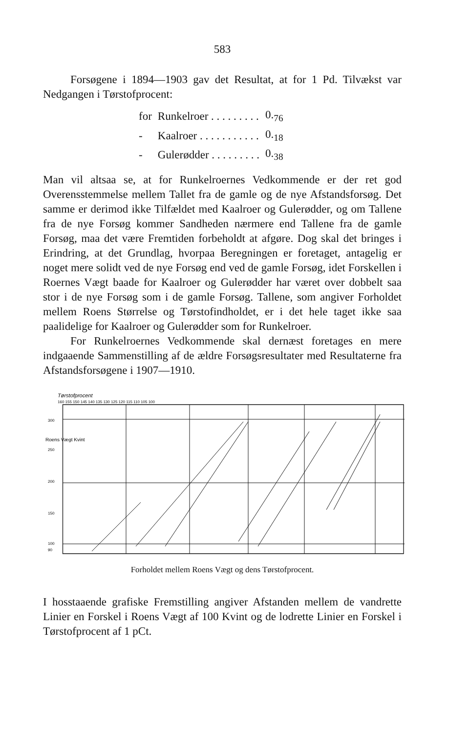583
Forsøgene i 1894—1903 gav det Resultat, at for 1 Pd. Tilvækst var Nedgangen i Tørstofprocent:
| for | Runkelroer . . . . . . . . . | 0.<sub>76</sub> |
| - | Kaalroer . . . . . . . . . . . | 0.<sub>18</sub> |
| - | Gulerødder . . . . . . . . . | 0.<sub>38</sub> |
Man vil altsaa se, at for Runkelroernes Vedkommende er der ret god Overensstemmelse mellem Tallet fra de gamle og de nye Afstandsforsøg. Det samme er derimod ikke Tilfældet med Kaalroer og Gulerødder, og om Tallene fra de nye Forsøg kommer Sandheden nærmere end Tallene fra de gamle Forsøg, maa det være Fremtiden forbeholdt at afgøre. Dog skal det bringes i Erindring, at det Grundlag, hvorpaa Beregningen er foretaget, antagelig er noget mere solidt ved de nye Forsøg end ved de gamle Forsøg, idet Forskellen i Roernes Vægt baade for Kaalroer og Gulerødder har været over dobbelt saa stor i de nye Forsøg som i de gamle Forsøg. Tallene, som angiver Forholdet mellem Roens Størrelse og Tørstofindholdet, er i det hele taget ikke saa paalidelige for Kaalroer og Gulerødder som for Runkelroer.
For Runkelroernes Vedkommende skal dernæst foretages en mere indgaaende Sammenstilling af de ældre Forsøgsresultater med Resultaterne fra Afstandsforsøgene i 1907—1910.
Tørstofprocent
160 155 150 145 140 135 130 125 120 115 110 105 100
300
250
200
150
100
90
Roens Vægt Kvint
Forholdet mellem Roens Vægt og dens Tørstofprocent.
I hosstaaende grafiske Fremstilling angiver Afstanden mellem de vandrette Linier en Forskel i Roens Vægt af 100 Kvint og de lodrette Linier en Forskel i Tørstofprocent af 1 pCt.